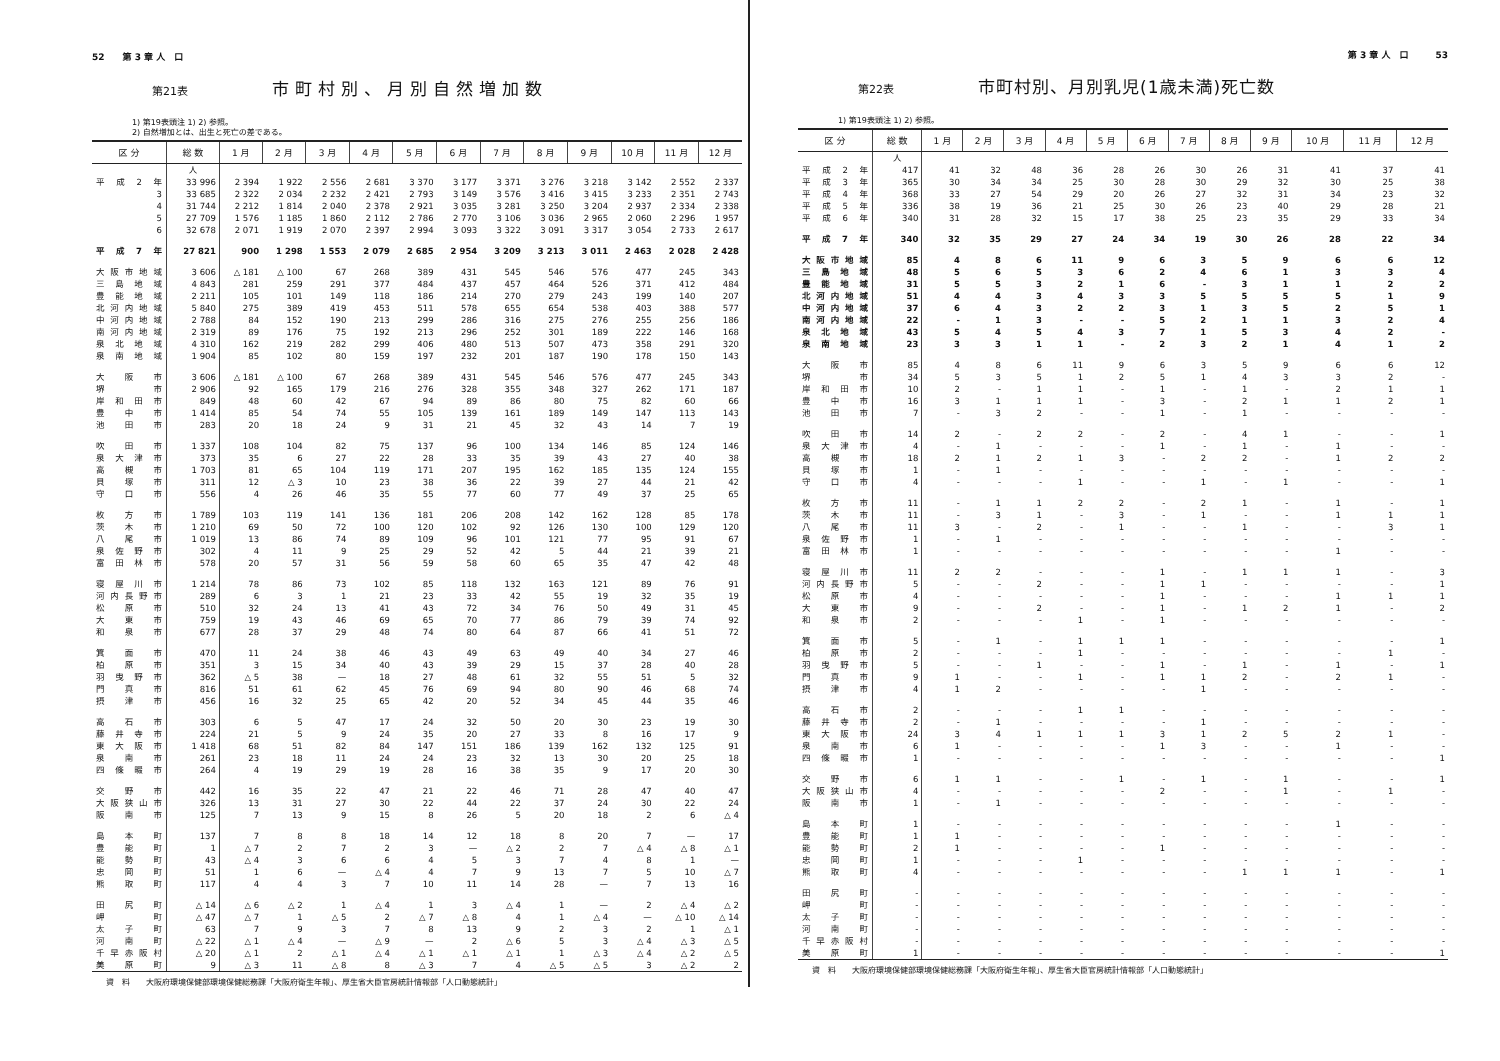52　　第 3 章 人　口
第21表 市町村別、月別自然増加数
1) 第19表頭注 1) 2) 参照。
2) 自然増加とは、出生と死亡の差である。
| 区 分 | 総 数 | 1 月 | 2 月 | 3 月 | 4 月 | 5 月 | 6 月 | 7 月 | 8 月 | 9 月 | 10 月 | 11 月 | 12 月 |
| --- | --- | --- | --- | --- | --- | --- | --- | --- | --- | --- | --- | --- | --- |
| | 人 | | | | | | | | | | | | |
| 平成2年 | 33 996 | 2 394 | 1 922 | 2 556 | 2 681 | 3 370 | 3 177 | 3 371 | 3 276 | 3 218 | 3 142 | 2 552 | 2 337 |
| 3 | 33 685 | 2 322 | 2 034 | 2 232 | 2 421 | 2 793 | 3 149 | 3 576 | 3 416 | 3 415 | 3 233 | 2 351 | 2 743 |
| 4 | 31 744 | 2 212 | 1 814 | 2 040 | 2 378 | 2 921 | 3 035 | 3 281 | 3 250 | 3 204 | 2 937 | 2 334 | 2 338 |
| 5 | 27 709 | 1 576 | 1 185 | 1 860 | 2 112 | 2 786 | 2 770 | 3 106 | 3 036 | 2 965 | 2 060 | 2 296 | 1 957 |
| 6 | 32 678 | 2 071 | 1 919 | 2 070 | 2 397 | 2 994 | 3 093 | 3 322 | 3 091 | 3 317 | 3 054 | 2 733 | 2 617 |
| 平成7年 | 27 821 | 900 | 1 298 | 1 553 | 2 079 | 2 685 | 2 954 | 3 209 | 3 213 | 3 011 | 2 463 | 2 028 | 2 428 |
| 大阪市地域 | 3 606 | △ 181 | △ 100 | 67 | 268 | 389 | 431 | 545 | 546 | 576 | 477 | 245 | 343 |
| 三島地域 | 4 843 | 281 | 259 | 291 | 377 | 484 | 437 | 457 | 464 | 526 | 371 | 412 | 484 |
| 豊能地域 | 2 211 | 105 | 101 | 149 | 118 | 186 | 214 | 270 | 279 | 243 | 199 | 140 | 207 |
| 北河内地域 | 5 840 | 275 | 389 | 419 | 453 | 511 | 578 | 655 | 654 | 538 | 403 | 388 | 577 |
| 中河内地域 | 2 788 | 84 | 152 | 190 | 213 | 299 | 286 | 316 | 275 | 276 | 255 | 256 | 186 |
| 南河内地域 | 2 319 | 89 | 176 | 75 | 192 | 213 | 296 | 252 | 301 | 189 | 222 | 146 | 168 |
| 泉北地域 | 4 310 | 162 | 219 | 282 | 299 | 406 | 480 | 513 | 507 | 473 | 358 | 291 | 320 |
| 泉南地域 | 1 904 | 85 | 102 | 80 | 159 | 197 | 232 | 201 | 187 | 190 | 178 | 150 | 143 |
| 大阪市 | 3 606 | △ 181 | △ 100 | 67 | 268 | 389 | 431 | 545 | 546 | 576 | 477 | 245 | 343 |
| 堺市 | 2 906 | 92 | 165 | 179 | 216 | 276 | 328 | 355 | 348 | 327 | 262 | 171 | 187 |
| 岸和田市 | 849 | 48 | 60 | 42 | 67 | 94 | 89 | 86 | 80 | 75 | 82 | 60 | 66 |
| 豊中市 | 1 414 | 85 | 54 | 74 | 55 | 105 | 139 | 161 | 189 | 149 | 147 | 113 | 143 |
| 池田市 | 283 | 20 | 18 | 24 | 9 | 31 | 21 | 45 | 32 | 43 | 14 | 7 | 19 |
| 吹田市 | 1 337 | 108 | 104 | 82 | 75 | 137 | 96 | 100 | 134 | 146 | 85 | 124 | 146 |
| 泉大津市 | 373 | 35 | 6 | 27 | 22 | 28 | 33 | 35 | 39 | 43 | 27 | 40 | 38 |
| 高槻市 | 1 703 | 81 | 65 | 104 | 119 | 171 | 207 | 195 | 162 | 185 | 135 | 124 | 155 |
| 貝塚市 | 311 | 12 | △ 3 | 10 | 23 | 38 | 36 | 22 | 39 | 27 | 44 | 21 | 42 |
| 守口市 | 556 | 4 | 26 | 46 | 35 | 55 | 77 | 60 | 77 | 49 | 37 | 25 | 65 |
| 枚方市 | 1 789 | 103 | 119 | 141 | 136 | 181 | 206 | 208 | 142 | 162 | 128 | 85 | 178 |
| 茨木市 | 1 210 | 69 | 50 | 72 | 100 | 120 | 102 | 92 | 126 | 130 | 100 | 129 | 120 |
| 八尾市 | 1 019 | 13 | 86 | 74 | 89 | 109 | 96 | 101 | 121 | 77 | 95 | 91 | 67 |
| 泉佐野市 | 302 | 4 | 11 | 9 | 25 | 29 | 52 | 42 | 5 | 44 | 21 | 39 | 21 |
| 富田林市 | 578 | 20 | 57 | 31 | 56 | 59 | 58 | 60 | 65 | 35 | 47 | 42 | 48 |
| 寝屋川市 | 1 214 | 78 | 86 | 73 | 102 | 85 | 118 | 132 | 163 | 121 | 89 | 76 | 91 |
| 河内長野市 | 289 | 6 | 3 | 1 | 21 | 23 | 33 | 42 | 55 | 19 | 32 | 35 | 19 |
| 松原市 | 510 | 32 | 24 | 13 | 41 | 43 | 72 | 34 | 76 | 50 | 49 | 31 | 45 |
| 大東市 | 759 | 19 | 43 | 46 | 69 | 65 | 70 | 77 | 86 | 79 | 39 | 74 | 92 |
| 和泉市 | 677 | 28 | 37 | 29 | 48 | 74 | 80 | 64 | 87 | 66 | 41 | 51 | 72 |
| 箕面市 | 470 | 11 | 24 | 38 | 46 | 43 | 49 | 63 | 49 | 40 | 34 | 27 | 46 |
| 柏原市 | 351 | 3 | 15 | 34 | 40 | 43 | 39 | 29 | 15 | 37 | 28 | 40 | 28 |
| 羽曳野市 | 362 | △ 5 | 38 | — | 18 | 27 | 48 | 61 | 32 | 55 | 51 | 5 | 32 |
| 門真市 | 816 | 51 | 61 | 62 | 45 | 76 | 69 | 94 | 80 | 90 | 46 | 68 | 74 |
| 摂津市 | 456 | 16 | 32 | 25 | 65 | 42 | 20 | 52 | 34 | 45 | 44 | 35 | 46 |
| 高石市 | 303 | 6 | 5 | 47 | 17 | 24 | 32 | 50 | 20 | 30 | 23 | 19 | 30 |
| 藤井寺市 | 224 | 21 | 5 | 9 | 24 | 35 | 20 | 27 | 33 | 8 | 16 | 17 | 9 |
| 東大阪市 | 1 418 | 68 | 51 | 82 | 84 | 147 | 151 | 186 | 139 | 162 | 132 | 125 | 91 |
| 泉南市 | 261 | 23 | 18 | 11 | 24 | 24 | 23 | 32 | 13 | 30 | 20 | 25 | 18 |
| 四條畷市 | 264 | 4 | 19 | 29 | 19 | 28 | 16 | 38 | 35 | 9 | 17 | 20 | 30 |
| 交野市 | 442 | 16 | 35 | 22 | 47 | 21 | 22 | 46 | 71 | 28 | 47 | 40 | 47 |
| 大阪狭山市 | 326 | 13 | 31 | 27 | 30 | 22 | 44 | 22 | 37 | 24 | 30 | 22 | 24 |
| 阪南市 | 125 | 7 | 13 | 9 | 15 | 8 | 26 | 5 | 20 | 18 | 2 | 6 | △ 4 |
| 島本町 | 137 | 7 | 8 | 8 | 18 | 14 | 12 | 18 | 8 | 20 | 7 | — | 17 |
| 豊能町 | 1 | △ 7 | 2 | 7 | 2 | 3 | — | △ 2 | 2 | 7 | △ 4 | △ 8 | △ 1 |
| 能勢町 | 43 | △ 4 | 3 | 6 | 6 | 4 | 5 | 3 | 7 | 4 | 8 | 1 | — |
| 忠岡町 | 51 | 1 | 6 | — | △ 4 | 4 | 7 | 9 | 13 | 7 | 5 | 10 | △ 7 |
| 熊取町 | 117 | 4 | 4 | 3 | 7 | 10 | 11 | 14 | 28 | — | 7 | 13 | 16 |
| 田尻町 | △ 14 | △ 6 | △ 2 | 1 | △ 4 | 1 | 3 | △ 4 | 1 | — | 2 | △ 4 | △ 2 |
| 岬 町 | △ 47 | △ 7 | 1 | △ 5 | 2 | △ 7 | △ 8 | 4 | 1 | △ 4 | — | △ 10 | △ 14 |
| 太子町 | 63 | 7 | 9 | 3 | 7 | 8 | 13 | 9 | 2 | 3 | 2 | 1 | △ 1 |
| 河南町 | △ 22 | △ 1 | △ 4 | — | △ 9 | — | 2 | △ 6 | 5 | 3 | △ 4 | △ 3 | △ 5 |
| 千早赤阪村 | △ 20 | △ 1 | 2 | △ 1 | △ 4 | △ 1 | △ 1 | △ 1 | 1 | △ 3 | △ 4 | △ 2 | △ 5 |
| 美原町 | 9 | △ 3 | 11 | △ 8 | 8 | △ 3 | 7 | 4 | △ 5 | △ 5 | 3 | △ 2 | 2 |
資　料　　大阪府環境保健部環境保健総務課「大阪府衛生年報」、厚生省大臣官房統計情報部「人口動態統計」
第 3 章 人　口　　　53
第22表 市町村別、月別乳児(1歳未満)死亡数
1) 第19表頭注 1) 2) 参照。
| 区 分 | 総 数 | 1 月 | 2 月 | 3 月 | 4 月 | 5 月 | 6 月 | 7 月 | 8 月 | 9 月 | 10 月 | 11 月 | 12 月 |
| --- | --- | --- | --- | --- | --- | --- | --- | --- | --- | --- | --- | --- | --- |
| | 人 | | | | | | | | | | | | |
| 平成2年 | 417 | 41 | 32 | 48 | 36 | 28 | 26 | 30 | 26 | 31 | 41 | 37 | 41 |
| 平成3年 | 365 | 30 | 34 | 34 | 25 | 30 | 28 | 30 | 29 | 32 | 30 | 25 | 38 |
| 平成4年 | 368 | 33 | 27 | 54 | 29 | 20 | 26 | 27 | 32 | 31 | 34 | 23 | 32 |
| 平成5年 | 336 | 38 | 19 | 36 | 21 | 25 | 30 | 26 | 23 | 40 | 29 | 28 | 21 |
| 平成6年 | 340 | 31 | 28 | 32 | 15 | 17 | 38 | 25 | 23 | 35 | 29 | 33 | 34 |
| 平成7年 | 340 | 32 | 35 | 29 | 27 | 24 | 34 | 19 | 30 | 26 | 28 | 22 | 34 |
| 大阪市地域 | 85 | 4 | 8 | 6 | 11 | 9 | 6 | 3 | 5 | 9 | 6 | 6 | 12 |
| 三島地域 | 48 | 5 | 6 | 5 | 3 | 6 | 2 | 4 | 6 | 1 | 3 | 3 | 4 |
| 豊能地域 | 31 | 5 | 5 | 3 | 2 | 1 | 6 | - | 3 | 1 | 1 | 2 | 2 |
| 北河内地域 | 51 | 4 | 4 | 3 | 4 | 3 | 3 | 5 | 5 | 5 | 5 | 1 | 9 |
| 中河内地域 | 37 | 6 | 4 | 3 | 2 | 2 | 3 | 1 | 3 | 5 | 2 | 5 | 1 |
| 南河内地域 | 22 | - | 1 | 3 | - | - | 5 | 2 | 1 | 1 | 3 | 2 | 4 |
| 泉北地域 | 43 | 5 | 4 | 5 | 4 | 3 | 7 | 1 | 5 | 3 | 4 | 2 | - |
| 泉南地域 | 23 | 3 | 3 | 1 | 1 | - | 2 | 3 | 2 | 1 | 4 | 1 | 2 |
| 大阪市 | 85 | 4 | 8 | 6 | 11 | 9 | 6 | 3 | 5 | 9 | 6 | 6 | 12 |
| 堺市 | 34 | 5 | 3 | 5 | 1 | 2 | 5 | 1 | 4 | 3 | 3 | 2 | - |
| 岸和田市 | 10 | 2 | - | 1 | 1 | - | 1 | - | 1 | - | 2 | 1 | 1 |
| 豊中市 | 16 | 3 | 1 | 1 | 1 | - | 3 | - | 2 | 1 | 1 | 2 | 1 |
| 池田市 | 7 | - | 3 | 2 | - | - | 1 | - | 1 | - | - | - | - |
| 吹田市 | 14 | 2 | - | 2 | 2 | - | 2 | - | 4 | 1 | - | - | 1 |
| 泉大津市 | 4 | - | 1 | - | - | - | 1 | - | 1 | - | 1 | - | - |
| 高槻市 | 18 | 2 | 1 | 2 | 1 | 3 | - | 2 | 2 | - | 1 | 2 | 2 |
| 貝塚市 | 1 | - | 1 | - | - | - | - | - | - | - | - | - | - |
| 守口市 | 4 | - | - | - | 1 | - | - | 1 | - | 1 | - | - | 1 |
| 枚方市 | 11 | - | 1 | 1 | 2 | 2 | - | 2 | 1 | - | 1 | - | 1 |
| 茨木市 | 11 | - | 3 | 1 | - | 3 | - | 1 | - | - | 1 | 1 | 1 |
| 八尾市 | 11 | 3 | - | 2 | - | 1 | - | - | 1 | - | - | 3 | 1 |
| 泉佐野市 | 1 | - | 1 | - | - | - | - | - | - | - | - | - | - |
| 富田林市 | 1 | - | - | - | - | - | - | - | - | - | 1 | - | - |
| 寝屋川市 | 11 | 2 | 2 | - | - | - | 1 | - | 1 | 1 | 1 | - | 3 |
| 河内長野市 | 5 | - | - | 2 | - | - | 1 | 1 | - | - | - | - | 1 |
| 松原市 | 4 | - | - | - | - | - | 1 | - | - | - | 1 | 1 | 1 |
| 大東市 | 9 | - | - | 2 | - | - | 1 | - | 1 | 2 | 1 | - | 2 |
| 和泉市 | 2 | - | - | - | 1 | - | 1 | - | - | - | - | - | - |
| 箕面市 | 5 | - | 1 | - | 1 | 1 | 1 | - | - | - | - | - | 1 |
| 柏原市 | 2 | - | - | - | 1 | - | - | - | - | - | - | 1 | - |
| 羽曳野市 | 5 | - | - | 1 | - | - | 1 | - | 1 | - | 1 | - | 1 |
| 門真市 | 9 | 1 | - | - | 1 | - | 1 | 1 | 2 | - | 2 | 1 | - |
| 摂津市 | 4 | 1 | 2 | - | - | - | - | 1 | - | - | - | - | - |
| 高石市 | 2 | - | - | - | 1 | 1 | - | - | - | - | - | - | - |
| 藤井寺市 | 2 | - | 1 | - | - | - | - | 1 | - | - | - | - | - |
| 東大阪市 | 24 | 3 | 4 | 1 | 1 | 1 | 3 | 1 | 2 | 5 | 2 | 1 | - |
| 泉南市 | 6 | 1 | - | - | - | - | 1 | 3 | - | - | 1 | - | - |
| 四條畷市 | 1 | - | - | - | - | - | - | - | - | - | - | - | 1 |
| 交野市 | 6 | 1 | 1 | - | - | 1 | - | 1 | - | 1 | - | - | 1 |
| 大阪狭山市 | 4 | - | - | - | - | - | 2 | - | - | 1 | - | 1 | - |
| 阪南市 | 1 | - | 1 | - | - | - | - | - | - | - | - | - | - |
| 島本町 | 1 | - | - | - | - | - | - | - | - | - | 1 | - | - |
| 豊能町 | 1 | 1 | - | - | - | - | - | - | - | - | - | - | - |
| 能勢町 | 2 | 1 | - | - | - | - | 1 | - | - | - | - | - | - |
| 忠岡町 | 1 | - | - | - | 1 | - | - | - | - | - | - | - | - |
| 熊取町 | 4 | - | - | - | - | - | - | - | 1 | 1 | 1 | - | 1 |
| 田尻町 | - | - | - | - | - | - | - | - | - | - | - | - | - |
| 岬 町 | - | - | - | - | - | - | - | - | - | - | - | - | - |
| 太子町 | - | - | - | - | - | - | - | - | - | - | - | - | - |
| 河南町 | - | - | - | - | - | - | - | - | - | - | - | - | - |
| 千早赤阪村 | - | - | - | - | - | - | - | - | - | - | - | - | - |
| 美原町 | 1 | - | - | - | - | - | - | - | - | - | - | - | 1 |
資　料　　大阪府環境保健部環境保健総務課「大阪府衛生年報」、厚生省大臣官房統計情報部「人口動態統計」